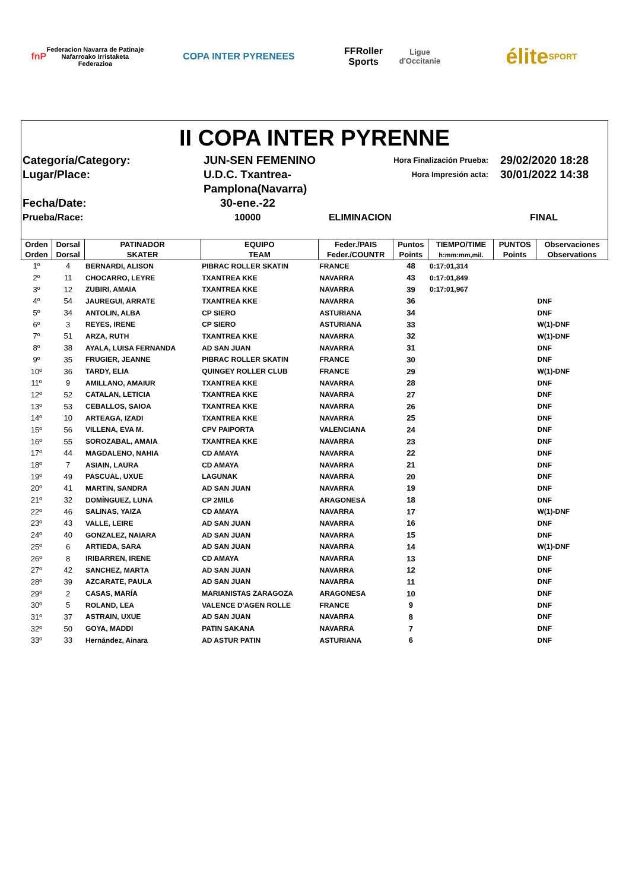fnP
Federacion Navarra de Patinaje
Nafarroako Irristaketa Federazioa
COPA INTER PYRENEES
FFRoller Sports
Ligue d'Occitanie
élite
SPORT
II COPA INTER PYRENNE
Categoría/Category:
JUN-SEN FEMENINO
Hora Finalización Prueba:
29/02/2020 18:28
Lugar/Place:
U.D.C. Txantrea-Pamplona(Navarra)
Hora Impresión acta:
30/01/2022 14:38
Fecha/Date:
30-ene.-22
Prueba/Race:
10000 ELIMINACION
FINAL
| Orden | Dorsal | PATINADOR | EQUIPO | Feder./PAIS | Puntos | TIEMPO/TIME | PUNTOS | Observaciones |
| --- | --- | --- | --- | --- | --- | --- | --- | --- |
| Orden | Dorsal | SKATER | TEAM | Feder./COUNTR | Points | h:mm:mm,mil. | Points | Observations |
| 1º | 4 | BERNARDI, ALISON | PIBRAC ROLLER SKATIN | FRANCE | 48 | 0:17:01,314 | | |
| 2º | 11 | CHOCARRO, LEYRE | TXANTREA KKE | NAVARRA | 43 | 0:17:01,849 | | |
| 3º | 12 | ZUBIRI, AMAIA | TXANTREA KKE | NAVARRA | 39 | 0:17:01,967 | | |
| 4º | 54 | JAUREGUI, ARRATE | TXANTREA KKE | NAVARRA | 36 | | | DNF |
| 5º | 34 | ANTOLIN, ALBA | CP SIERO | ASTURIANA | 34 | | | DNF |
| 6º | 3 | REYES, IRENE | CP SIERO | ASTURIANA | 33 | | | W(1)-DNF |
| 7º | 51 | ARZA, RUTH | TXANTREA KKE | NAVARRA | 32 | | | W(1)-DNF |
| 8º | 38 | AYALA, LUISA FERNANDA | AD SAN JUAN | NAVARRA | 31 | | | DNF |
| 9º | 35 | FRUGIER, JEANNE | PIBRAC ROLLER SKATIN | FRANCE | 30 | | | DNF |
| 10º | 36 | TARDY, ELIA | QUINGEY ROLLER CLUB | FRANCE | 29 | | | W(1)-DNF |
| 11º | 9 | AMILLANO, AMAIUR | TXANTREA KKE | NAVARRA | 28 | | | DNF |
| 12º | 52 | CATALAN, LETICIA | TXANTREA KKE | NAVARRA | 27 | | | DNF |
| 13º | 53 | CEBALLOS, SAIOA | TXANTREA KKE | NAVARRA | 26 | | | DNF |
| 14º | 10 | ARTEAGA, IZADI | TXANTREA KKE | NAVARRA | 25 | | | DNF |
| 15º | 56 | VILLENA, EVA M. | CPV PAIPORTA | VALENCIANA | 24 | | | DNF |
| 16º | 55 | SOROZABAL, AMAIA | TXANTREA KKE | NAVARRA | 23 | | | DNF |
| 17º | 44 | MAGDALENO, NAHIA | CD AMAYA | NAVARRA | 22 | | | DNF |
| 18º | 7 | ASIAIN, LAURA | CD AMAYA | NAVARRA | 21 | | | DNF |
| 19º | 49 | PASCUAL, UXUE | LAGUNAK | NAVARRA | 20 | | | DNF |
| 20º | 41 | MARTIN, SANDRA | AD SAN JUAN | NAVARRA | 19 | | | DNF |
| 21º | 32 | DOMÍNGUEZ, LUNA | CP 2MIL6 | ARAGONESA | 18 | | | DNF |
| 22º | 46 | SALINAS, YAIZA | CD AMAYA | NAVARRA | 17 | | | W(1)-DNF |
| 23º | 43 | VALLE, LEIRE | AD SAN JUAN | NAVARRA | 16 | | | DNF |
| 24º | 40 | GONZALEZ, NAIARA | AD SAN JUAN | NAVARRA | 15 | | | DNF |
| 25º | 6 | ARTIEDA, SARA | AD SAN JUAN | NAVARRA | 14 | | | W(1)-DNF |
| 26º | 8 | IRIBARREN, IRENE | CD AMAYA | NAVARRA | 13 | | | DNF |
| 27º | 42 | SANCHEZ, MARTA | AD SAN JUAN | NAVARRA | 12 | | | DNF |
| 28º | 39 | AZCARATE, PAULA | AD SAN JUAN | NAVARRA | 11 | | | DNF |
| 29º | 2 | CASAS, MARÍA | MARIANISTAS ZARAGOZA | ARAGONESA | 10 | | | DNF |
| 30º | 5 | ROLAND, LEA | VALENCE D'AGEN ROLLE | FRANCE | 9 | | | DNF |
| 31º | 37 | ASTRAIN, UXUE | AD SAN JUAN | NAVARRA | 8 | | | DNF |
| 32º | 50 | GOYA, MADDI | PATIN SAKANA | NAVARRA | 7 | | | DNF |
| 33º | 33 | Hernández, Ainara | AD ASTUR PATIN | ASTURIANA | 6 | | | DNF |